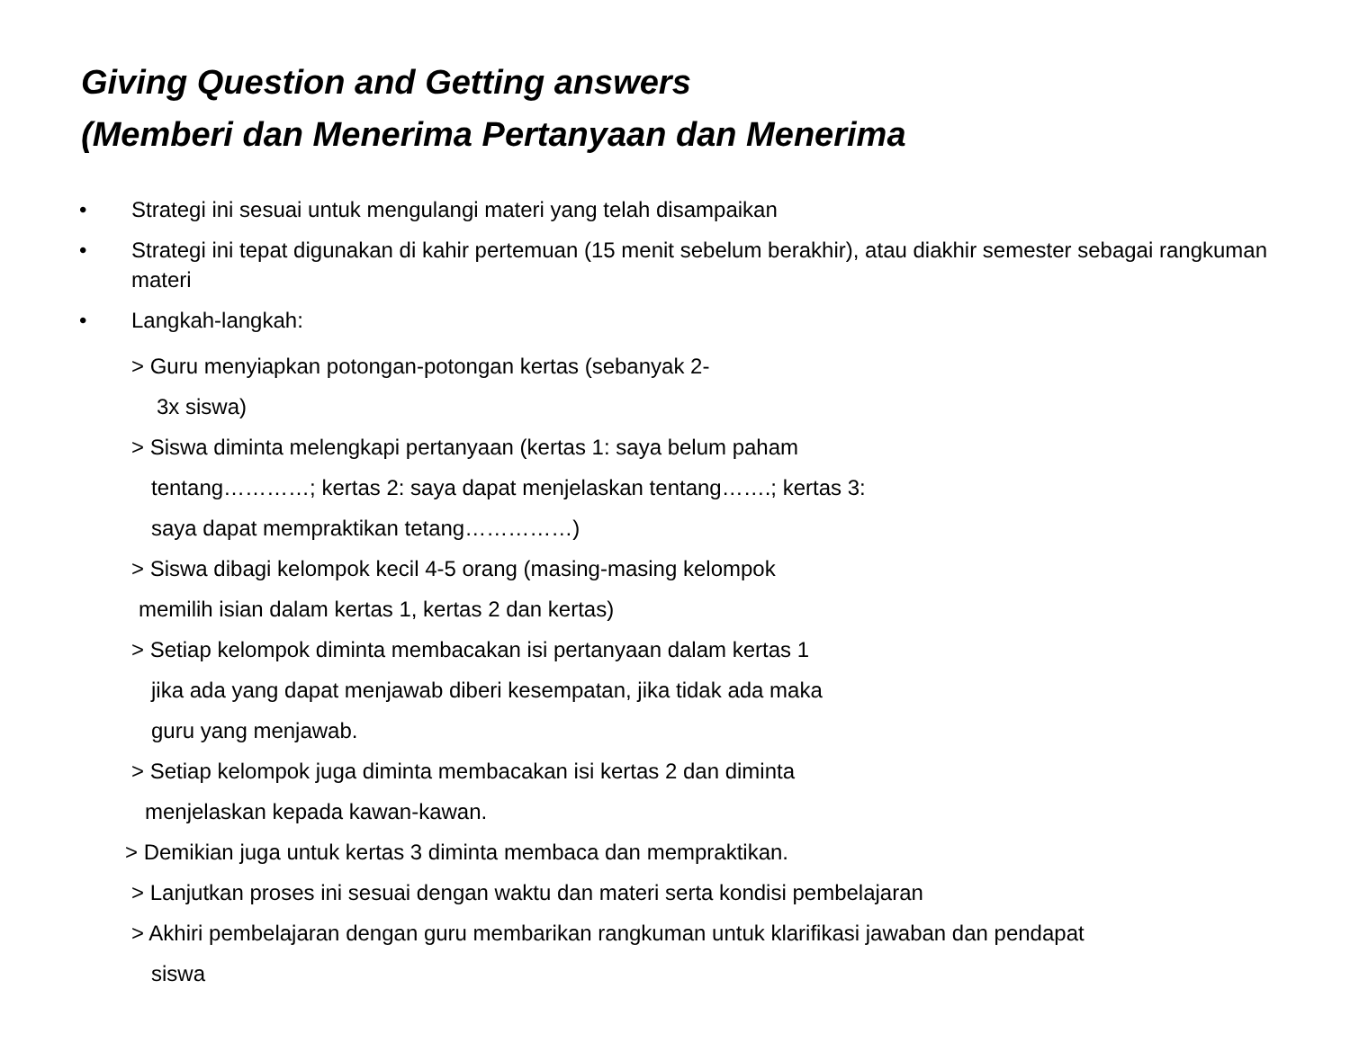Giving Question and Getting answers
(Memberi dan Menerima Pertanyaan dan Menerima
• Strategi ini sesuai untuk mengulangi materi yang telah disampaikan
• Strategi ini tepat digunakan di kahir pertemuan (15 menit sebelum berakhir), atau diakhir semester sebagai rangkuman materi
• Langkah-langkah:
> Guru menyiapkan potongan-potongan kertas (sebanyak 2-
3x siswa)
> Siswa diminta melengkapi pertanyaan (kertas 1: saya belum paham
tentang…………; kertas 2: saya dapat menjelaskan tentang…….; kertas 3:
saya dapat mempraktikan tetang……………)
> Siswa dibagi kelompok kecil 4-5 orang (masing-masing kelompok
memilih isian dalam kertas 1, kertas 2 dan kertas)
> Setiap kelompok diminta membacakan isi pertanyaan dalam kertas 1
jika ada yang dapat menjawab diberi kesempatan, jika tidak ada maka
guru yang menjawab.
> Setiap kelompok juga diminta membacakan isi kertas 2 dan diminta
menjelaskan kepada kawan-kawan.
> Demikian juga untuk kertas 3 diminta membaca dan mempraktikan.
> Lanjutkan proses ini sesuai dengan waktu dan materi serta kondisi pembelajaran
> Akhiri pembelajaran dengan guru membarikan rangkuman untuk klarifikasi jawaban dan pendapat
siswa